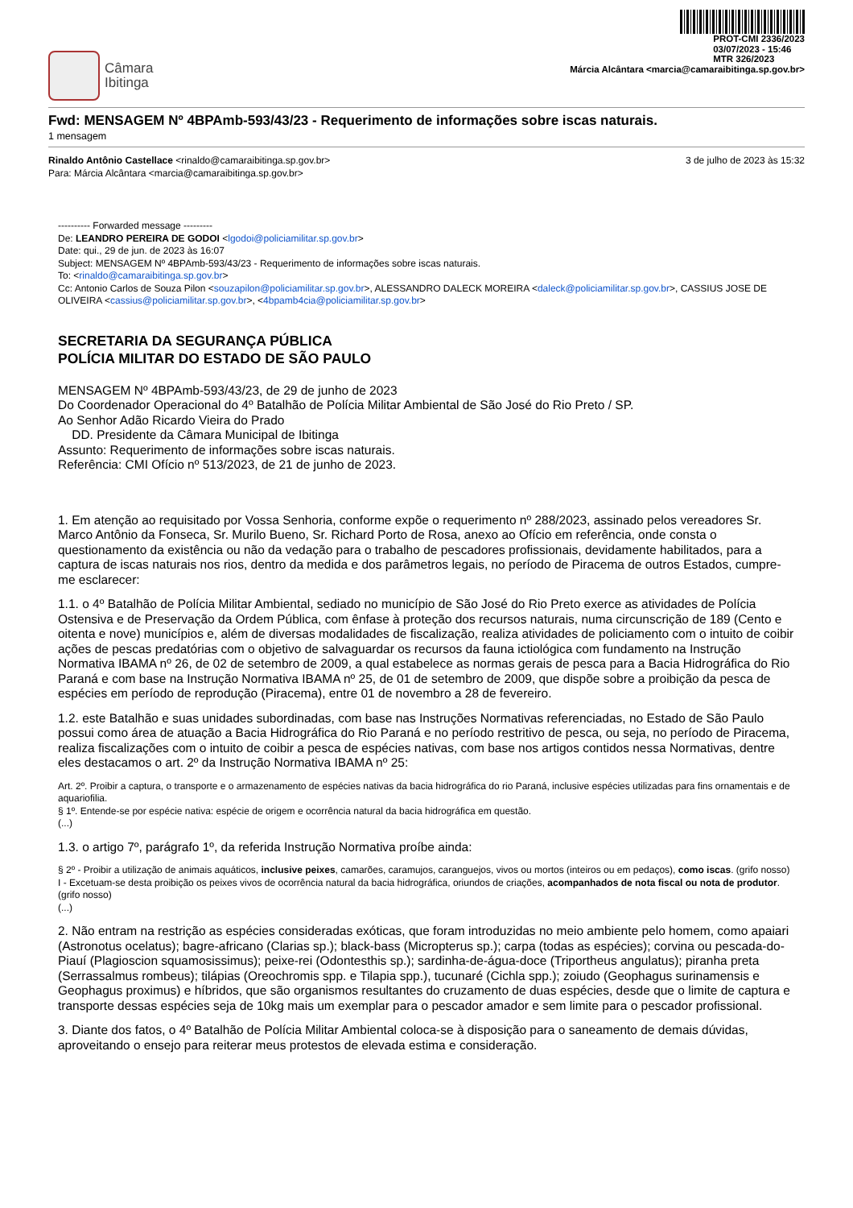Câmara
Ibitinga
PROT-CMI 2336/2023
03/07/2023 - 15:46
MTR 326/2023
Márcia Alcântara <marcia@camaraibitinga.sp.gov.br>
Fwd: MENSAGEM Nº 4BPAmb-593/43/23 - Requerimento de informações sobre iscas naturais.
1 mensagem
Rinaldo Antônio Castellace <rinaldo@camaraibitinga.sp.gov.br>
Para: Márcia Alcântara <marcia@camaraibitinga.sp.gov.br>
3 de julho de 2023 às 15:32
---------- Forwarded message ---------
De: LEANDRO PEREIRA DE GODOI <lgodoi@policiamilitar.sp.gov.br>
Date: qui., 29 de jun. de 2023 às 16:07
Subject: MENSAGEM Nº 4BPAmb-593/43/23 - Requerimento de informações sobre iscas naturais.
To: <rinaldo@camaraibitinga.sp.gov.br>
Cc: Antonio Carlos de Souza Pilon <souzapilon@policiamilitar.sp.gov.br>, ALESSANDRO DALECK MOREIRA <daleck@policiamilitar.sp.gov.br>, CASSIUS JOSE DE OLIVEIRA <cassius@policiamilitar.sp.gov.br>, <4bpamb4cia@policiamilitar.sp.gov.br>
SECRETARIA DA SEGURANÇA PÚBLICA
POLÍCIA MILITAR DO ESTADO DE SÃO PAULO
MENSAGEM Nº 4BPAmb-593/43/23, de 29 de junho de 2023
Do Coordenador Operacional do 4º Batalhão de Polícia Militar Ambiental de São José do Rio Preto / SP.
Ao Senhor Adão Ricardo Vieira do Prado
DD. Presidente da Câmara Municipal de Ibitinga
Assunto: Requerimento de informações sobre iscas naturais.
Referência: CMI Ofício nº 513/2023, de 21 de junho de 2023.
1. Em atenção ao requisitado por Vossa Senhoria, conforme expõe o requerimento nº 288/2023, assinado pelos vereadores Sr. Marco Antônio da Fonseca, Sr. Murilo Bueno, Sr. Richard Porto de Rosa, anexo ao Ofício em referência, onde consta o questionamento da existência ou não da vedação para o trabalho de pescadores profissionais, devidamente habilitados, para a captura de iscas naturais nos rios, dentro da medida e dos parâmetros legais, no período de Piracema de outros Estados, cumpre-me esclarecer:
1.1. o 4º Batalhão de Polícia Militar Ambiental, sediado no município de São José do Rio Preto exerce as atividades de Polícia Ostensiva e de Preservação da Ordem Pública, com ênfase à proteção dos recursos naturais, numa circunscrição de 189 (Cento e oitenta e nove) municípios e, além de diversas modalidades de fiscalização, realiza atividades de policiamento com o intuito de coibir ações de pescas predatórias com o objetivo de salvaguardar os recursos da fauna ictiológica com fundamento na Instrução Normativa IBAMA nº 26, de 02 de setembro de 2009, a qual estabelece as normas gerais de pesca para a Bacia Hidrográfica do Rio Paraná e com base na Instrução Normativa IBAMA nº 25, de 01 de setembro de 2009, que dispõe sobre a proibição da pesca de espécies em período de reprodução (Piracema), entre 01 de novembro a 28 de fevereiro.
1.2. este Batalhão e suas unidades subordinadas, com base nas Instruções Normativas referenciadas, no Estado de São Paulo possui como área de atuação a Bacia Hidrográfica do Rio Paraná e no período restritivo de pesca, ou seja, no período de Piracema, realiza fiscalizações com o intuito de coibir a pesca de espécies nativas, com base nos artigos contidos nessa Normativas, dentre eles destacamos o art. 2º da Instrução Normativa IBAMA nº 25:
Art. 2º. Proibir a captura, o transporte e o armazenamento de espécies nativas da bacia hidrográfica do rio Paraná, inclusive espécies utilizadas para fins ornamentais e de aquariofilia.
§ 1º. Entende-se por espécie nativa: espécie de origem e ocorrência natural da bacia hidrográfica em questão.
(...)
1.3. o artigo 7º, parágrafo 1º, da referida Instrução Normativa proíbe ainda:
§ 2º - Proibir a utilização de animais aquáticos, inclusive peixes, camarões, caramujos, caranguejos, vivos ou mortos (inteiros ou em pedaços), como iscas. (grifo nosso)
I - Excetuam-se desta proibição os peixes vivos de ocorrência natural da bacia hidrográfica, oriundos de criações, acompanhados de nota fiscal ou nota de produtor. (grifo nosso)
(...)
2. Não entram na restrição as espécies consideradas exóticas, que foram introduzidas no meio ambiente pelo homem, como apaiari (Astronotus ocelatus); bagre-africano (Clarias sp.); black-bass (Micropterus sp.); carpa (todas as espécies); corvina ou pescada-do-Piauí (Plagioscion squamosissimus); peixe-rei (Odontesthis sp.); sardinha-de-água-doce (Triportheus angulatus); piranha preta (Serrassalmus rombeus); tilápias (Oreochromis spp. e Tilapia spp.), tucunaré (Cichla spp.); zoiudo (Geophagus surinamensis e Geophagus proximus) e híbridos, que são organismos resultantes do cruzamento de duas espécies, desde que o limite de captura e transporte dessas espécies seja de 10kg mais um exemplar para o pescador amador e sem limite para o pescador profissional.
3. Diante dos fatos, o 4º Batalhão de Polícia Militar Ambiental coloca-se à disposição para o saneamento de demais dúvidas, aproveitando o ensejo para reiterar meus protestos de elevada estima e consideração.